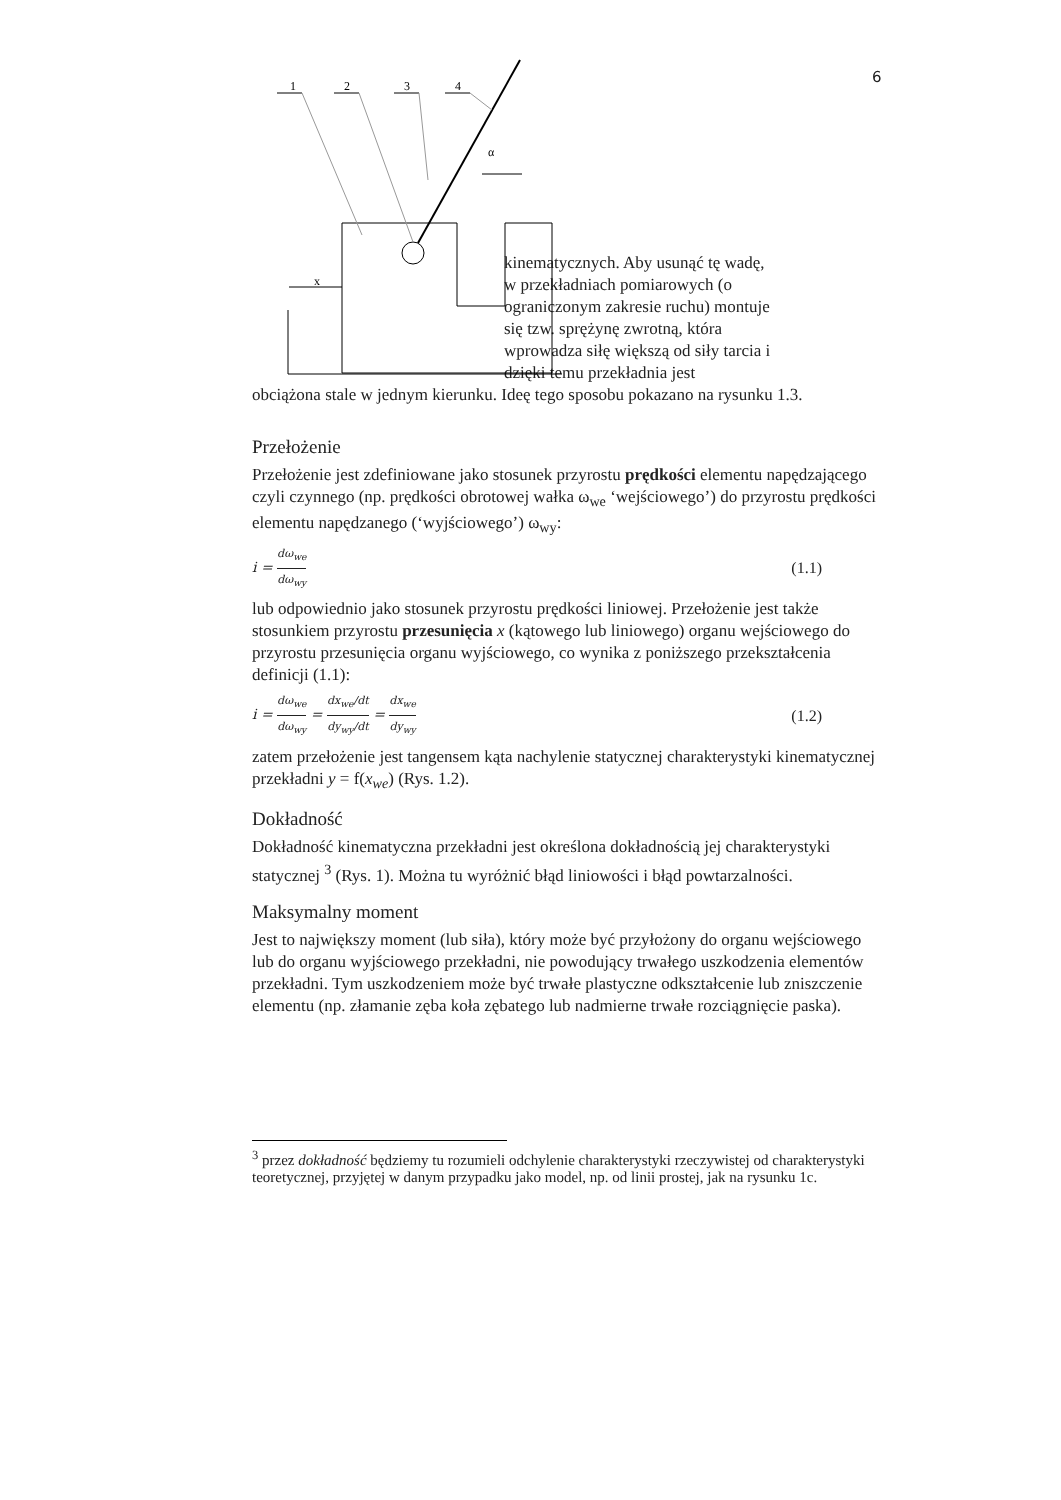6
1
2
3
4
α
x
kinematycznych. Aby usunąć tę wadę, w przekładniach pomiarowych (o ograniczonym zakresie ruchu) montuje się tzw. sprężynę zwrotną, która wprowadza siłę większą od siły tarcia i dzięki temu przekładnia jest
obciążona stale w jednym kierunku. Ideę tego sposobu pokazano na rysunku 1.3.
Przełożenie
Przełożenie jest zdefiniowane jako stosunek przyrostu prędkości elementu napędzającego czyli czynnego (np. prędkości obrotowej wałka ω<sub>we</sub> ‘wejściowego’) do przyrostu prędkości elementu napędzanego (‘wyjściowego’) ω<sub>wy</sub>:
i = dω<sub>we</sub> dω<sub>wy</sub> (1.1)
lub odpowiednio jako stosunek przyrostu prędkości liniowej. Przełożenie jest także stosunkiem przyrostu przesunięcia x (kątowego lub liniowego) organu wejściowego do przyrostu przesunięcia organu wyjściowego, co wynika z poniższego przekształcenia definicji (1.1):
i = dω<sub>we</sub> dω<sub>wy</sub> = dx<sub>we</sub>/dt dy<sub>wy</sub>/dt = dx<sub>we</sub> dy<sub>wy</sub> (1.2)
zatem przełożenie jest tangensem kąta nachylenie statycznej charakterystyki kinematycznej przekładni y = f(x<sub>we</sub>) (Rys. 1.2).
Dokładność
Dokładność kinematyczna przekładni jest określona dokładnością jej charakterystyki statycznej <sup>3</sup> (Rys. 1). Można tu wyróżnić błąd liniowości i błąd powtarzalności.
Maksymalny moment
Jest to największy moment (lub siła), który może być przyłożony do organu wejściowego lub do organu wyjściowego przekładni, nie powodujący trwałego uszkodzenia elementów przekładni. Tym uszkodzeniem może być trwałe plastyczne odkształcenie lub zniszczenie elementu (np. złamanie zęba koła zębatego lub nadmierne trwałe rozciągnięcie paska).
<sup>3</sup> przez dokładność będziemy tu rozumieli odchylenie charakterystyki rzeczywistej od charakterystyki teoretycznej, przyjętej w danym przypadku jako model, np. od linii prostej, jak na rysunku 1c.